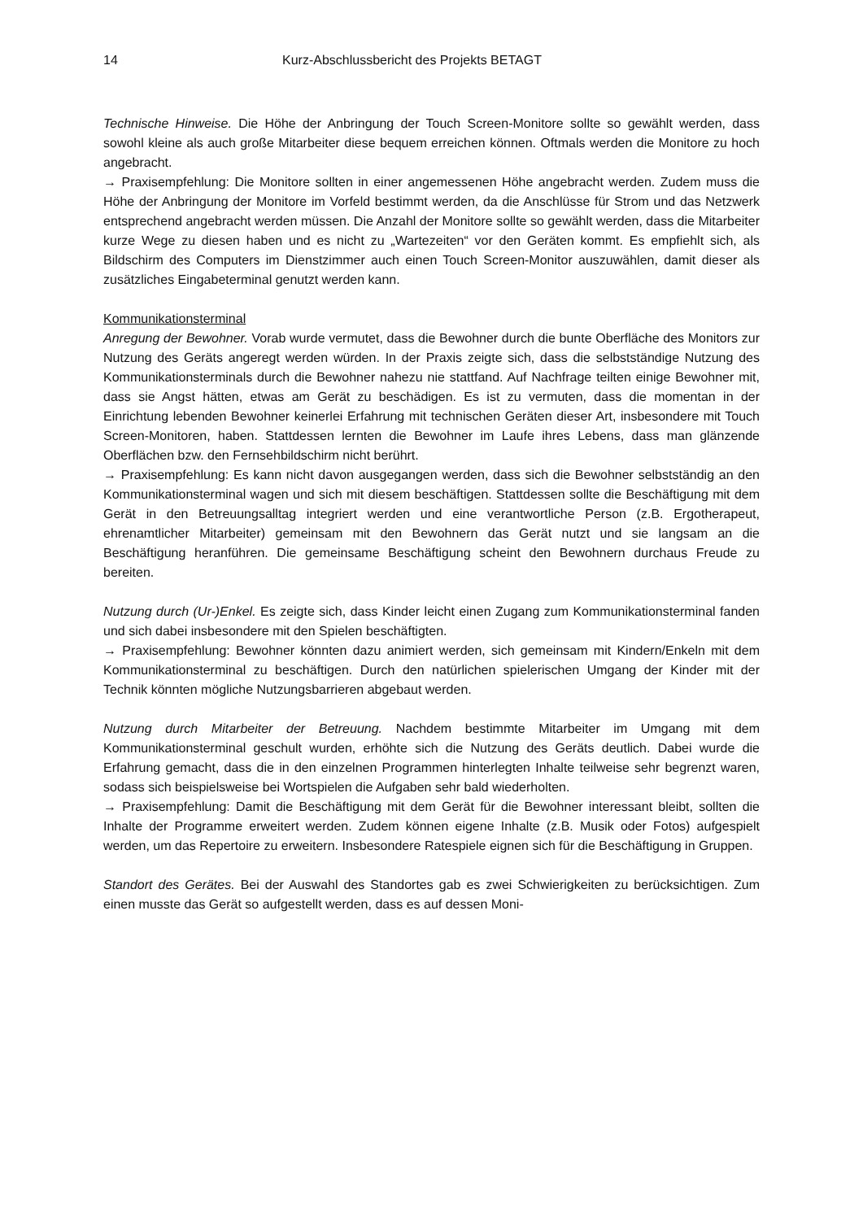14 Kurz-Abschlussbericht des Projekts BETAGT
Technische Hinweise. Die Höhe der Anbringung der Touch Screen-Monitore sollte so gewählt werden, dass sowohl kleine als auch große Mitarbeiter diese bequem erreichen können. Oftmals werden die Monitore zu hoch angebracht.
→ Praxisempfehlung: Die Monitore sollten in einer angemessenen Höhe angebracht werden. Zudem muss die Höhe der Anbringung der Monitore im Vorfeld bestimmt werden, da die Anschlüsse für Strom und das Netzwerk entsprechend angebracht werden müssen. Die Anzahl der Monitore sollte so gewählt werden, dass die Mitarbeiter kurze Wege zu diesen haben und es nicht zu „Wartezeiten“ vor den Geräten kommt. Es empfiehlt sich, als Bildschirm des Computers im Dienstzimmer auch einen Touch Screen-Monitor auszuwählen, damit dieser als zusätzliches Eingabeterminal genutzt werden kann.
Kommunikationsterminal
Anregung der Bewohner. Vorab wurde vermutet, dass die Bewohner durch die bunte Oberfläche des Monitors zur Nutzung des Geräts angeregt werden würden. In der Praxis zeigte sich, dass die selbstständige Nutzung des Kommunikationsterminals durch die Bewohner nahezu nie stattfand. Auf Nachfrage teilten einige Bewohner mit, dass sie Angst hätten, etwas am Gerät zu beschädigen. Es ist zu vermuten, dass die momentan in der Einrichtung lebenden Bewohner keinerlei Erfahrung mit technischen Geräten dieser Art, insbesondere mit Touch Screen-Monitoren, haben. Stattdessen lernten die Bewohner im Laufe ihres Lebens, dass man glänzende Oberflächen bzw. den Fernsehbildschirm nicht berührt.
→ Praxisempfehlung: Es kann nicht davon ausgegangen werden, dass sich die Bewohner selbstständig an den Kommunikationsterminal wagen und sich mit diesem beschäftigen. Stattdessen sollte die Beschäftigung mit dem Gerät in den Betreuungsalltag integriert werden und eine verantwortliche Person (z.B. Ergotherapeut, ehrenamtlicher Mitarbeiter) gemeinsam mit den Bewohnern das Gerät nutzt und sie langsam an die Beschäftigung heranführen. Die gemeinsame Beschäftigung scheint den Bewohnern durchaus Freude zu bereiten.
Nutzung durch (Ur-)Enkel. Es zeigte sich, dass Kinder leicht einen Zugang zum Kommunikationsterminal fanden und sich dabei insbesondere mit den Spielen beschäftigten.
→ Praxisempfehlung: Bewohner könnten dazu animiert werden, sich gemeinsam mit Kindern/Enkeln mit dem Kommunikationsterminal zu beschäftigen. Durch den natürlichen spielerischen Umgang der Kinder mit der Technik könnten mögliche Nutzungsbarrieren abgebaut werden.
Nutzung durch Mitarbeiter der Betreuung. Nachdem bestimmte Mitarbeiter im Umgang mit dem Kommunikationsterminal geschult wurden, erhöhte sich die Nutzung des Geräts deutlich. Dabei wurde die Erfahrung gemacht, dass die in den einzelnen Programmen hinterlegten Inhalte teilweise sehr begrenzt waren, sodass sich beispielsweise bei Wortspielen die Aufgaben sehr bald wiederholten.
→ Praxisempfehlung: Damit die Beschäftigung mit dem Gerät für die Bewohner interessant bleibt, sollten die Inhalte der Programme erweitert werden. Zudem können eigene Inhalte (z.B. Musik oder Fotos) aufgespielt werden, um das Repertoire zu erweitern. Insbesondere Ratespiele eignen sich für die Beschäftigung in Gruppen.
Standort des Gerätes. Bei der Auswahl des Standortes gab es zwei Schwierigkeiten zu berücksichtigen. Zum einen musste das Gerät so aufgestellt werden, dass es auf dessen Moni-